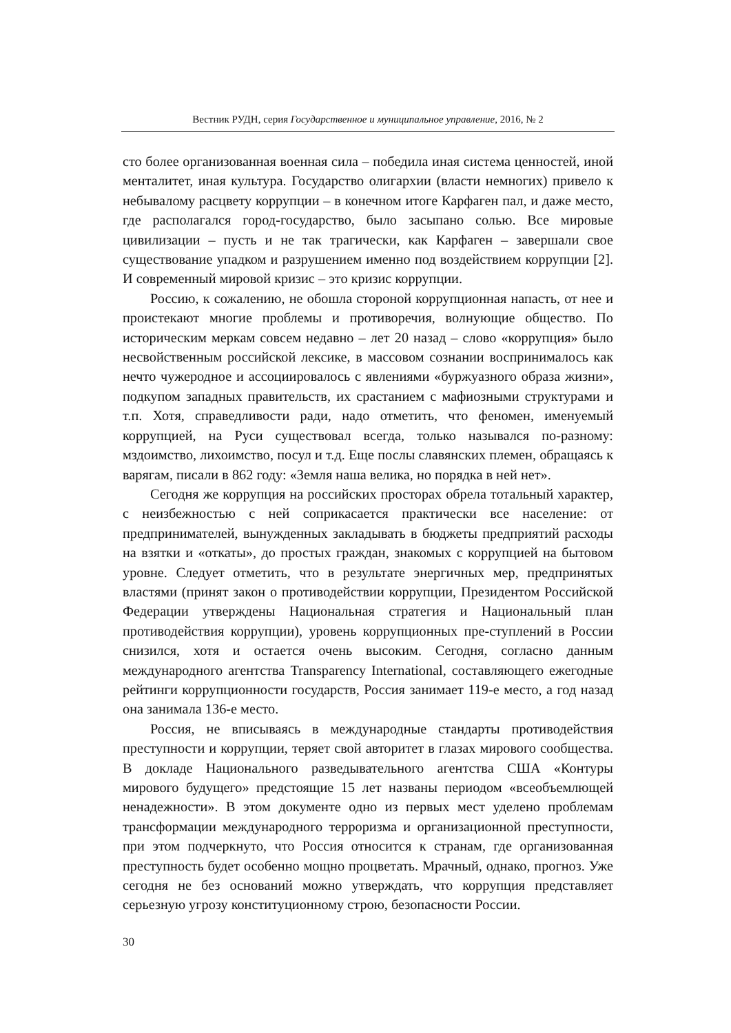Вестник РУДН, серия Государственное и муниципальное управление, 2016, № 2
сто более организованная военная сила – победила иная система ценностей, иной менталитет, иная культура. Государство олигархии (власти немногих) привело к небывалому расцвету коррупции – в конечном итоге Карфаген пал, и даже место, где располагался город-государство, было засыпано солью. Все мировые цивилизации – пусть и не так трагически, как Карфаген – завершали свое существование упадком и разрушением именно под воздействием коррупции [2]. И современный мировой кризис – это кризис коррупции.
Россию, к сожалению, не обошла стороной коррупционная напасть, от нее и проистекают многие проблемы и противоречия, волнующие общество. По историческим меркам совсем недавно – лет 20 назад – слово «коррупция» было несвойственным российской лексике, в массовом сознании воспринималось как нечто чужеродное и ассоциировалось с явлениями «буржуазного образа жизни», подкупом западных правительств, их срастанием с мафиозными структурами и т.п. Хотя, справедливости ради, надо отметить, что феномен, именуемый коррупцией, на Руси существовал всегда, только назывался по-разному: мздоимство, лихоимство, посул и т.д. Еще послы славянских племен, обращаясь к варягам, писали в 862 году: «Земля наша велика, но порядка в ней нет».
Сегодня же коррупция на российских просторах обрела тотальный характер, с неизбежностью с ней соприкасается практически все население: от предпринимателей, вынужденных закладывать в бюджеты предприятий расходы на взятки и «откаты», до простых граждан, знакомых с коррупцией на бытовом уровне. Следует отметить, что в результате энергичных мер, предпринятых властями (принят закон о противодействии коррупции, Президентом Российской Федерации утверждены Национальная стратегия и Национальный план противодействия коррупции), уровень коррупционных пре-ступлений в России снизился, хотя и остается очень высоким. Сегодня, согласно данным международного агентства Transparency International, составляющего ежегодные рейтинги коррупционности государств, Россия занимает 119-е место, а год назад она занимала 136-е место.
Россия, не вписываясь в международные стандарты противодействия преступности и коррупции, теряет свой авторитет в глазах мирового сообщества. В докладе Национального разведывательного агентства США «Контуры мирового будущего» предстоящие 15 лет названы периодом «всеобъемлющей ненадежности». В этом документе одно из первых мест уделено проблемам трансформации международного терроризма и организационной преступности, при этом подчеркнуто, что Россия относится к странам, где организованная преступность будет особенно мощно процветать. Мрачный, однако, прогноз. Уже сегодня не без оснований можно утверждать, что коррупция представляет серьезную угрозу конституционному строю, безопасности России.
30